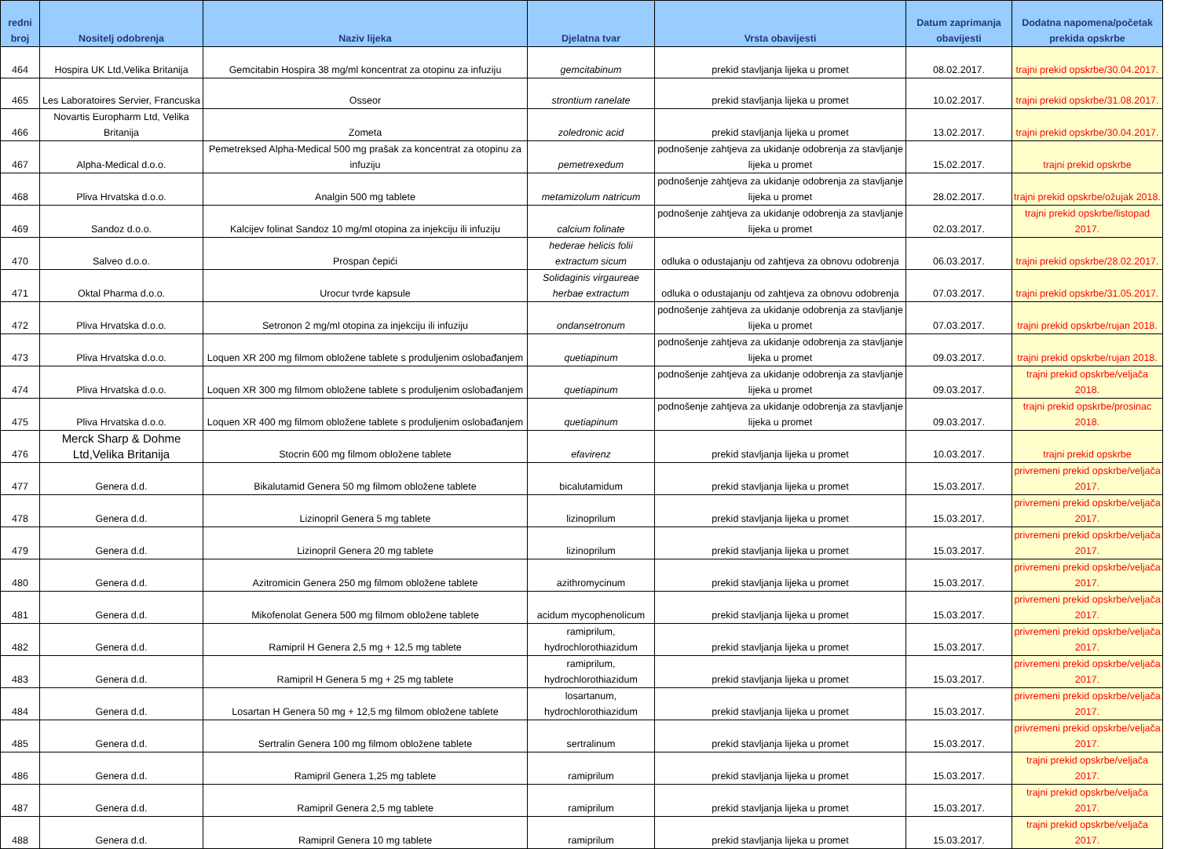| redni broj | Nositelj odobrenja | Naziv lijeka | Djelatna tvar | Vrsta obavijesti | Datum zaprimanja obavijesti | Dodatna napomena/početak prekida opskrbe |
| --- | --- | --- | --- | --- | --- | --- |
| 464 | Hospira UK Ltd,Velika Britanija | Gemcitabin Hospira 38 mg/ml koncentrat za otopinu za infuziju | gemcitabinum | prekid stavljanja lijeka u promet | 08.02.2017. | trajni prekid opskrbe/30.04.2017. |
| 465 | Les Laboratoires Servier, Francuska | Osseor | strontium ranelate | prekid stavljanja lijeka u promet | 10.02.2017. | trajni prekid opskrbe/31.08.2017. |
| 466 | Novartis Europharm Ltd, Velika Britanija | Zometa | zoledronic acid | prekid stavljanja lijeka u promet | 13.02.2017. | trajni prekid opskrbe/30.04.2017. |
| 467 | Alpha-Medical d.o.o. | Pemetreksed Alpha-Medical 500 mg prašak za koncentrat za otopinu za infuziju | pemetrexedum | podnošenje zahtjeva za ukidanje odobrenja za stavljanje lijeka u promet | 15.02.2017. | trajni prekid opskrbe |
| 468 | Pliva Hrvatska d.o.o. | Analgin 500 mg tablete | metamizolum natricum | podnošenje zahtjeva za ukidanje odobrenja za stavljanje lijeka u promet | 28.02.2017. | trajni prekid opskrbe/ožujak 2018. |
| 469 | Sandoz d.o.o. | Kalcijev folinat Sandoz 10 mg/ml otopina za injekciju ili infuziju | calcium folinate | podnošenje zahtjeva za ukidanje odobrenja za stavljanje lijeka u promet | 02.03.2017. | trajni prekid opskrbe/listopad 2017. |
| 470 | Salveo d.o.o. | Prospan čepići | hederae helicis folii extractum sicum | odluka o odustajanju od zahtjeva za obnovu odobrenja | 06.03.2017. | trajni prekid opskrbe/28.02.2017. |
| 471 | Oktal Pharma d.o.o. | Urocur tvrde kapsule | Solidaginis virgaureae herbae extractum | odluka o odustajanju od zahtjeva za obnovu odobrenja | 07.03.2017. | trajni prekid opskrbe/31.05.2017. |
| 472 | Pliva Hrvatska d.o.o. | Setronon 2 mg/ml otopina za injekciju ili infuziju | ondansetronum | podnošenje zahtjeva za ukidanje odobrenja za stavljanje lijeka u promet | 07.03.2017. | trajni prekid opskrbe/rujan 2018. |
| 473 | Pliva Hrvatska d.o.o. | Loquen XR 200 mg filmom obložene tablete s produljenim oslobađanjem | quetiapinum | podnošenje zahtjeva za ukidanje odobrenja za stavljanje lijeka u promet | 09.03.2017. | trajni prekid opskrbe/rujan 2018. |
| 474 | Pliva Hrvatska d.o.o. | Loquen XR 300 mg filmom obložene tablete s produljenim oslobađanjem | quetiapinum | podnošenje zahtjeva za ukidanje odobrenja za stavljanje lijeka u promet | 09.03.2017. | trajni prekid opskrbe/veljača 2018. |
| 475 | Pliva Hrvatska d.o.o. | Loquen XR 400 mg filmom obložene tablete s produljenim oslobađanjem | quetiapinum | podnošenje zahtjeva za ukidanje odobrenja za stavljanje lijeka u promet | 09.03.2017. | trajni prekid opskrbe/prosinac 2018. |
| 476 | Merck Sharp & Dohme Ltd,Velika Britanija | Stocrin 600 mg filmom obložene tablete | efavirenz | prekid stavljanja lijeka u promet | 10.03.2017. | trajni prekid opskrbe |
| 477 | Genera d.d. | Bikalutamid Genera 50 mg filmom obložene tablete | bicalutamidum | prekid stavljanja lijeka u promet | 15.03.2017. | privremeni prekid opskrbe/veljača 2017. |
| 478 | Genera d.d. | Lizinopril Genera 5 mg tablete | lizinoprilum | prekid stavljanja lijeka u promet | 15.03.2017. | privremeni prekid opskrbe/veljača 2017. |
| 479 | Genera d.d. | Lizinopril Genera 20 mg tablete | lizinoprilum | prekid stavljanja lijeka u promet | 15.03.2017. | privremeni prekid opskrbe/veljača 2017. |
| 480 | Genera d.d. | Azitromicin Genera 250 mg filmom obložene tablete | azithromycinum | prekid stavljanja lijeka u promet | 15.03.2017. | privremeni prekid opskrbe/veljača 2017. |
| 481 | Genera d.d. | Mikofenolat Genera 500 mg filmom obložene tablete | acidum mycophenolicum | prekid stavljanja lijeka u promet | 15.03.2017. | privremeni prekid opskrbe/veljača 2017. |
| 482 | Genera d.d. | Ramipril H Genera 2,5 mg + 12,5 mg tablete | ramiprilum, hydrochlorothiazidum | prekid stavljanja lijeka u promet | 15.03.2017. | privremeni prekid opskrbe/veljača 2017. |
| 483 | Genera d.d. | Ramipril H Genera 5 mg + 25 mg tablete | ramiprilum, hydrochlorothiazidum | prekid stavljanja lijeka u promet | 15.03.2017. | privremeni prekid opskrbe/veljača 2017. |
| 484 | Genera d.d. | Losartan H Genera 50 mg + 12,5 mg filmom obložene tablete | losartanum, hydrochlorothiazidum | prekid stavljanja lijeka u promet | 15.03.2017. | privremeni prekid opskrbe/veljača 2017. |
| 485 | Genera d.d. | Sertralin Genera 100 mg filmom obložene tablete | sertralinum | prekid stavljanja lijeka u promet | 15.03.2017. | privremeni prekid opskrbe/veljača 2017. |
| 486 | Genera d.d. | Ramipril Genera 1,25 mg tablete | ramiprilum | prekid stavljanja lijeka u promet | 15.03.2017. | trajni prekid opskrbe/veljača 2017. |
| 487 | Genera d.d. | Ramipril Genera 2,5 mg tablete | ramiprilum | prekid stavljanja lijeka u promet | 15.03.2017. | trajni prekid opskrbe/veljača 2017. |
| 488 | Genera d.d. | Ramipril Genera 10 mg tablete | ramiprilum | prekid stavljanja lijeka u promet | 15.03.2017. | trajni prekid opskrbe/veljača 2017. |